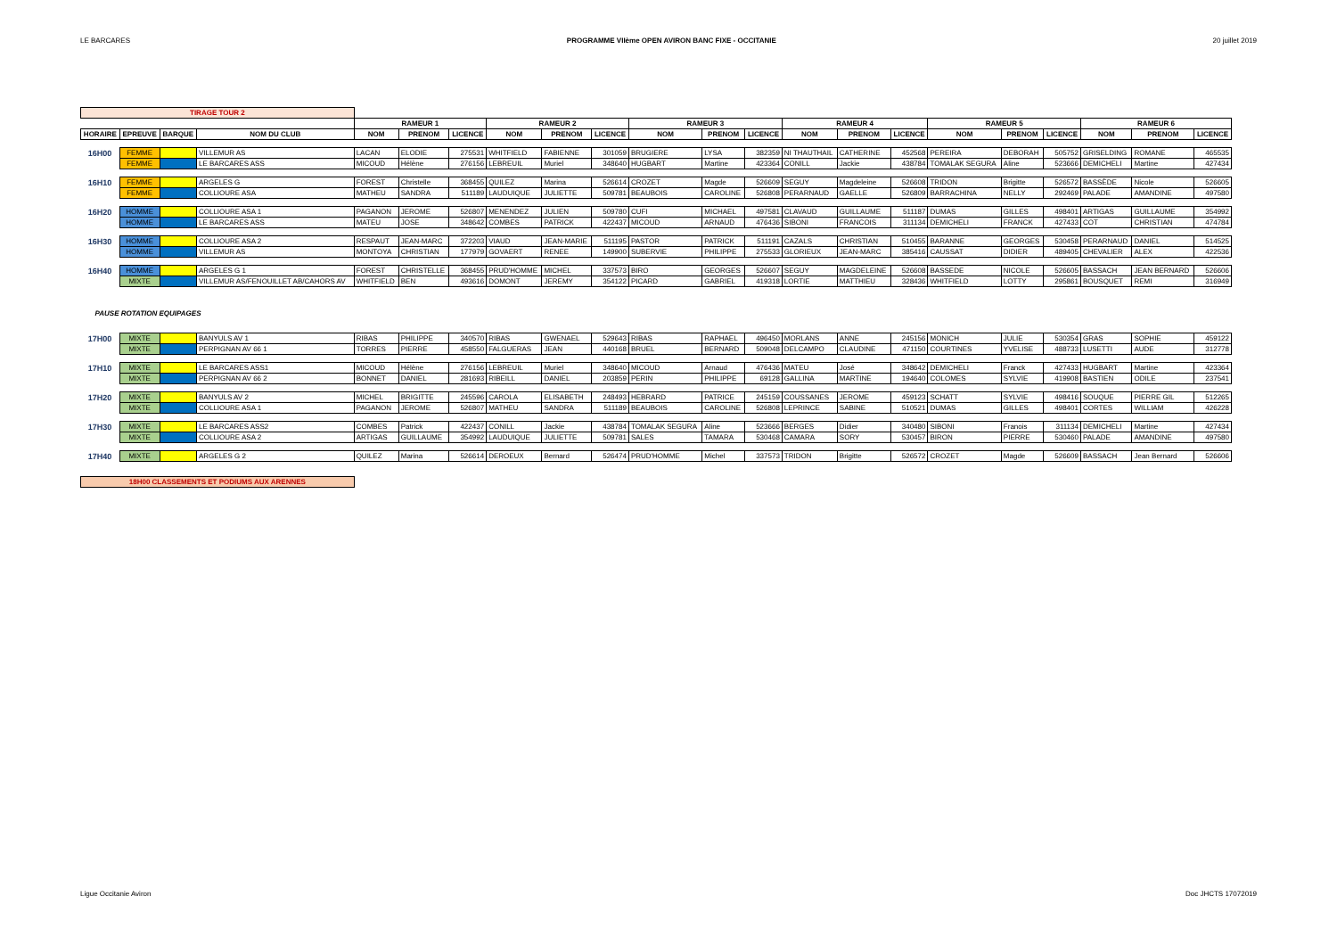LE BARCARES PROGRAMME VIIème OPEN AVIRON BANC FIXE - OCCITANIE 20 juillet 2019
| TIRAGE TOUR 2 | | | | | | | | | | | | | | | | | | | | | |
| | | | | RAMEUR 1 | | | RAMEUR 2 | | | RAMEUR 3 | | | RAMEUR 4 | | | RAMEUR 5 | | | RAMEUR 6 | | |
| HORAIRE | EPREUVE | BARQUE | NOM DU CLUB | NOM | PRENOM | LICENCE | NOM | PRENOM | LICENCE | NOM | PRENOM | LICENCE | NOM | PRENOM | LICENCE | NOM | PRENOM | LICENCE | NOM | PRENOM | LICENCE |
| 16H00 | FEMME | | VILLEMUR AS | LACAN | ELODIE | 275531 | WHITFIELD | FABIENNE | 301059 | BRUGIERE | LYSA | 382359 | NI THAUTHAIL | CATHERINE | 452568 | PEREIRA | DEBORAH | 505752 | GRISELDING | ROMANE | 465535 |
| | FEMME | | LE BARCARES ASS | MICOUD | Hélène | 276156 | LEBREUIL | Muriel | 348640 | HUGBART | Martine | 423364 | CONILL | Jackie | 438784 | TOMALAK SEGURA | Aline | 523666 | DEMICHELI | Martine | 427434 |
| 16H10 | FEMME | | ARGELES G | FOREST | Christelle | 368455 | QUILEZ | Marina | 526614 | CROZET | Magde | 526609 | SEGUY | Magdeleine | 526608 | TRIDON | Brigitte | 526572 | BASSÈDE | Nicole | 526605 |
| | FEMME | | COLLIOURE ASA | MATHEU | SANDRA | 511189 | LAUDUIQUE | JULIETTE | 509781 | BEAUBOIS | CAROLINE | 526808 | PERARNAUD | GAELLE | 526809 | BARRACHINA | NELLY | 292469 | PALADE | AMANDINE | 497580 |
| 16H20 | HOMME | | COLLIOURE ASA 1 | PAGANON | JEROME | 526807 | MENENDEZ | JULIEN | 509780 | CUFI | MICHAEL | 497581 | CLAVAUD | GUILLAUME | 511187 | DUMAS | GILLES | 498401 | ARTIGAS | GUILLAUME | 354992 |
| | HOMME | | LE BARCARES ASS | MATEU | JOSE | 348642 | COMBES | PATRICK | 422437 | MICOUD | ARNAUD | 476436 | SIBONI | FRANCOIS | 311134 | DEMICHELI | FRANCK | 427433 | COT | CHRISTIAN | 474784 |
| 16H30 | HOMME | | COLLIOURE ASA 2 | RESPAUT | JEAN-MARC | 372203 | VIAUD | JEAN-MARIE | 511195 | PASTOR | PATRICK | 511191 | CAZALS | CHRISTIAN | 510455 | BARANNE | GEORGES | 530458 | PERARNAUD | DANIEL | 514525 |
| | HOMME | | VILLEMUR AS | MONTOYA | CHRISTIAN | 177979 | GOVAERT | RENEE | 149900 | SUBERVIE | PHILIPPE | 275533 | GLORIEUX | JEAN-MARC | 385416 | CAUSSAT | DIDIER | 489405 | CHEVALIER | ALEX | 422536 |
| 16H40 | HOMME | | ARGELES G 1 | FOREST | CHRISTELLE | 368455 | PRUD'HOMME | MICHEL | 337573 | BIRO | GEORGES | 526607 | SEGUY | MAGDELEINE | 526608 | BASSEDE | NICOLE | 526605 | BASSACH | JEAN BERNARD | 526606 |
| | MIXTE | | VILLEMUR AS/FENOUILLET AB/CAHORS AV | WHITFIELD | BEN | 493616 | DOMONT | JEREMY | 354122 | PICARD | GABRIEL | 419318 | LORTIE | MATTHIEU | 328436 | WHITFIELD | LOTTY | 295861 | BOUSQUET | REMI | 316949 |
| PAUSE ROTATION EQUIPAGES | | | | | | | | | | | | | | | | | | | | | |
| 17H00 | MIXTE | | BANYULS AV 1 | RIBAS | PHILIPPE | 340570 | RIBAS | GWENAEL | 529643 | RIBAS | RAPHAEL | 496450 | MORLANS | ANNE | 245156 | MONICH | JULIE | 530354 | GRAS | SOPHIE | 459122 |
| | MIXTE | | PERPIGNAN AV 66 1 | TORRES | PIERRE | 458550 | FALGUERAS | JEAN | 440168 | BRUEL | BERNARD | 509048 | DELCAMPO | CLAUDINE | 471150 | COURTINES | YVELISE | 488733 | LUSETTI | AUDE | 312778 |
| 17H10 | MIXTE | | LE BARCARES ASS1 | MICOUD | Hélène | 276156 | LEBREUIL | Muriel | 348640 | MICOUD | Arnaud | 476436 | MATEU | José | 348642 | DEMICHELI | Franck | 427433 | HUGBART | Martine | 423364 |
| | MIXTE | | PERPIGNAN AV 66 2 | BONNET | DANIEL | 281693 | RIBEILL | DANIEL | 203859 | PERIN | PHILIPPE | 69128 | GALLINA | MARTINE | 194640 | COLOMES | SYLVIE | 419908 | BASTIEN | ODILE | 237541 |
| 17H20 | MIXTE | | BANYULS AV 2 | MICHEL | BRIGITTE | 245596 | CAROLA | ELISABETH | 248493 | HEBRARD | PATRICE | 245159 | COUSSANES | JEROME | 459123 | SCHATT | SYLVIE | 498416 | SOUQUE | PIERRE GIL | 512265 |
| | MIXTE | | COLLIOURE ASA 1 | PAGANON | JEROME | 526807 | MATHEU | SANDRA | 511189 | BEAUBOIS | CAROLINE | 526808 | LEPRINCE | SABINE | 510521 | DUMAS | GILLES | 498401 | CORTES | WILLIAM | 426228 |
| 17H30 | MIXTE | | LE BARCARES ASS2 | COMBES | Patrick | 422437 | CONILL | Jackie | 438784 | TOMALAK SEGURA | Aline | 523666 | BERGES | Didier | 340480 | SIBONI | Franois | 311134 | DEMICHELI | Martine | 427434 |
| | MIXTE | | COLLIOURE ASA 2 | ARTIGAS | GUILLAUME | 354992 | LAUDUIQUE | JULIETTE | 509781 | SALES | TAMARA | 530468 | CAMARA | SORY | 530457 | BIRON | PIERRE | 530460 | PALADE | AMANDINE | 497580 |
| 17H40 | MIXTE | | ARGELES G 2 | QUILEZ | Marina | 526614 | DEROEUX | Bernard | 526474 | PRUD'HOMME | Michel | 337573 | TRIDON | Brigitte | 526572 | CROZET | Magde | 526609 | BASSACH | Jean Bernard | 526606 |
| 18H00 CLASSEMENTS ET PODIUMS AUX ARENNES | | | | | | | | | | | | | | | | | | | | | |
Ligue Occitanie Aviron Doc JHCTS 17072019